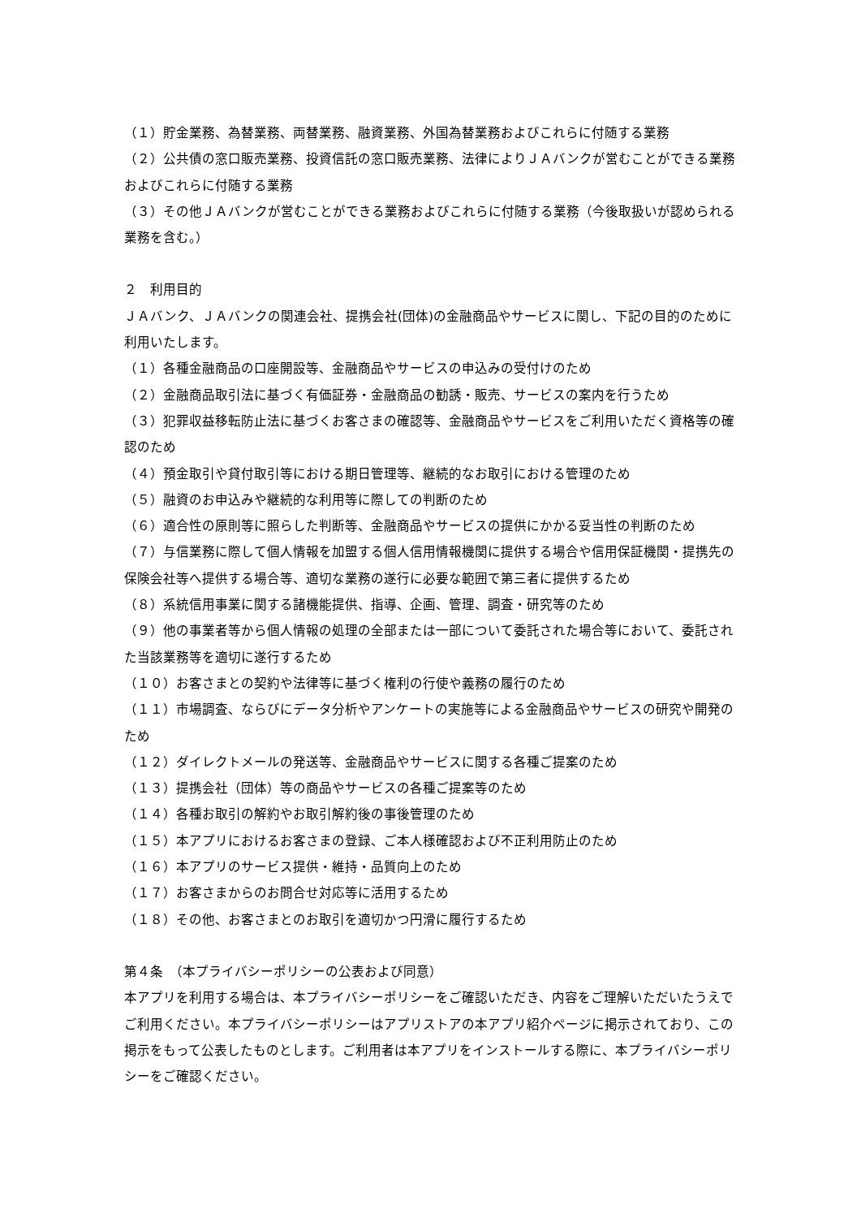（１）貯金業務、為替業務、両替業務、融資業務、外国為替業務およびこれらに付随する業務
（２）公共債の窓口販売業務、投資信託の窓口販売業務、法律によりＪＡバンクが営むことができる業務およびこれらに付随する業務
（３）その他ＪＡバンクが営むことができる業務およびこれらに付随する業務（今後取扱いが認められる業務を含む。）
２　利用目的
ＪＡバンク、ＪＡバンクの関連会社、提携会社(団体)の金融商品やサービスに関し、下記の目的のために利用いたします。
（１）各種金融商品の口座開設等、金融商品やサービスの申込みの受付けのため
（２）金融商品取引法に基づく有価証券・金融商品の勧誘・販売、サービスの案内を行うため
（３）犯罪収益移転防止法に基づくお客さまの確認等、金融商品やサービスをご利用いただく資格等の確認のため
（４）預金取引や貸付取引等における期日管理等、継続的なお取引における管理のため
（５）融資のお申込みや継続的な利用等に際しての判断のため
（６）適合性の原則等に照らした判断等、金融商品やサービスの提供にかかる妥当性の判断のため
（７）与信業務に際して個人情報を加盟する個人信用情報機関に提供する場合や信用保証機関・提携先の保険会社等へ提供する場合等、適切な業務の遂行に必要な範囲で第三者に提供するため
（８）系統信用事業に関する諸機能提供、指導、企画、管理、調査・研究等のため
（９）他の事業者等から個人情報の処理の全部または一部について委託された場合等において、委託された当該業務等を適切に遂行するため
（１０）お客さまとの契約や法律等に基づく権利の行使や義務の履行のため
（１１）市場調査、ならびにデータ分析やアンケートの実施等による金融商品やサービスの研究や開発のため
（１２）ダイレクトメールの発送等、金融商品やサービスに関する各種ご提案のため
（１３）提携会社（団体）等の商品やサービスの各種ご提案等のため
（１４）各種お取引の解約やお取引解約後の事後管理のため
（１５）本アプリにおけるお客さまの登録、ご本人様確認および不正利用防止のため
（１６）本アプリのサービス提供・維持・品質向上のため
（１７）お客さまからのお問合せ対応等に活用するため
（１８）その他、お客さまとのお取引を適切かつ円滑に履行するため
第４条　（本プライバシーポリシーの公表および同意）
本アプリを利用する場合は、本プライバシーポリシーをご確認いただき、内容をご理解いただいたうえでご利用ください。本プライバシーポリシーはアプリストアの本アプリ紹介ページに掲示されており、この掲示をもって公表したものとします。ご利用者は本アプリをインストールする際に、本プライバシーポリシーをご確認ください。